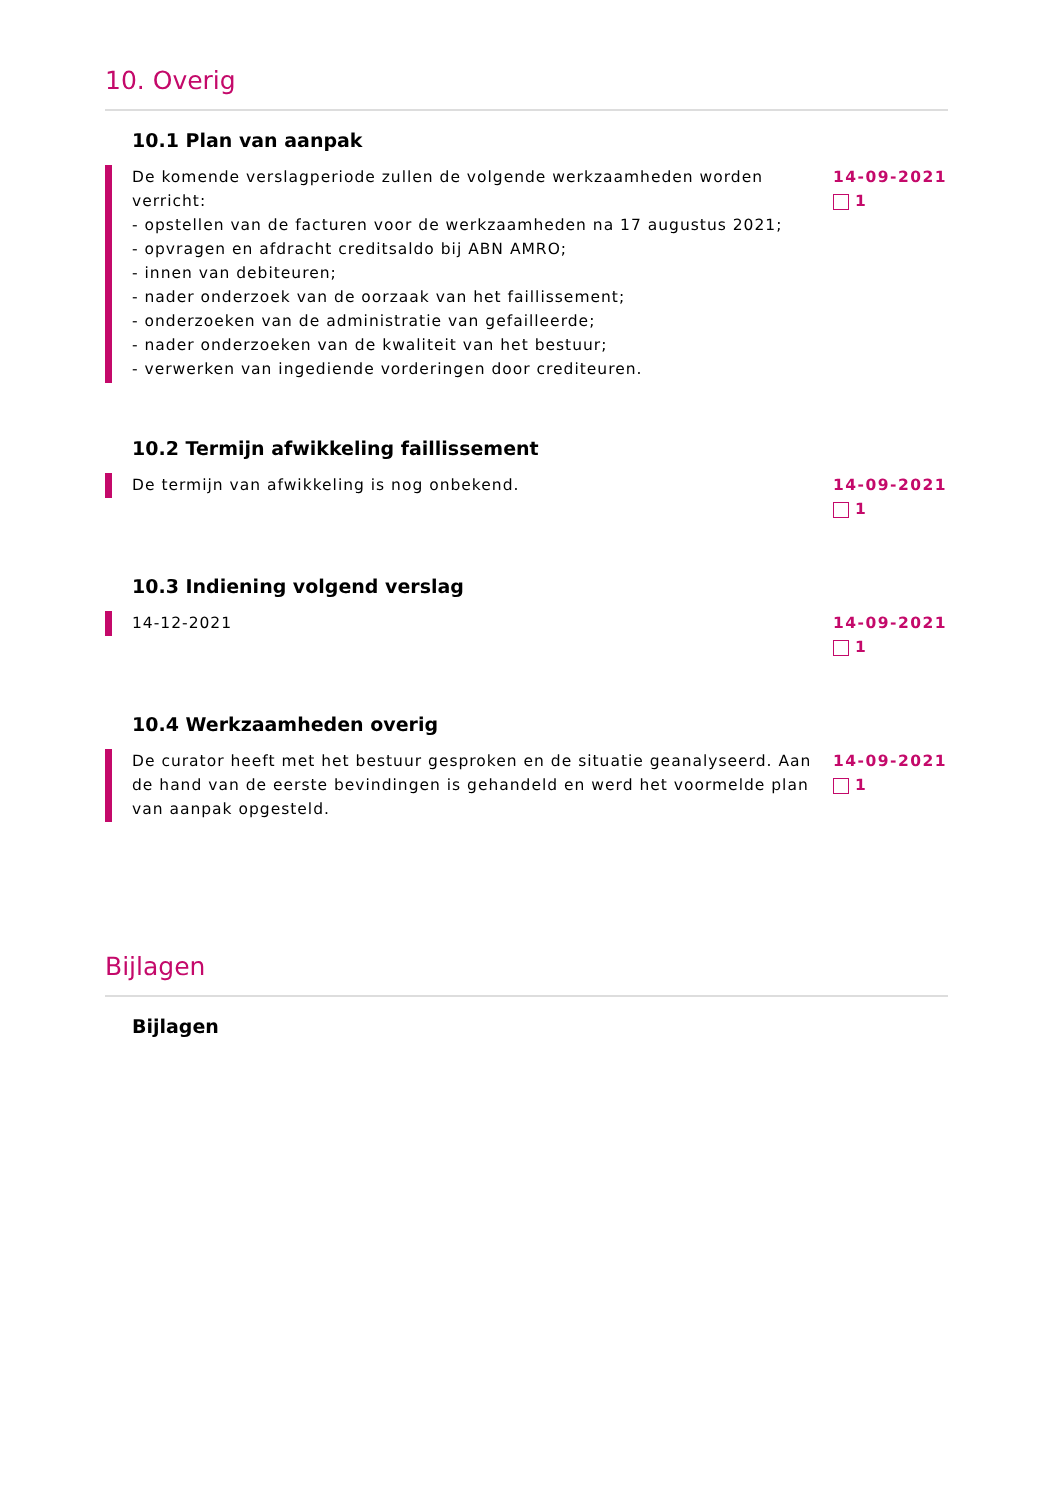10. Overig
10.1 Plan van aanpak
De komende verslagperiode zullen de volgende werkzaamheden worden verricht:
- opstellen van de facturen voor de werkzaamheden na 17 augustus 2021;
- opvragen en afdracht creditsaldo bij ABN AMRO;
- innen van debiteuren;
- nader onderzoek van de oorzaak van het faillissement;
- onderzoeken van de administratie van gefailleerde;
- nader onderzoeken van de kwaliteit van het bestuur;
- verwerken van ingediende vorderingen door crediteuren.
14-09-2021
1
10.2 Termijn afwikkeling faillissement
De termijn van afwikkeling is nog onbekend.
14-09-2021
1
10.3 Indiening volgend verslag
14-12-2021 14-09-2021
1
10.4 Werkzaamheden overig
De curator heeft met het bestuur gesproken en de situatie geanalyseerd. Aan de hand van de eerste bevindingen is gehandeld en werd het voormelde plan van aanpak opgesteld.
14-09-2021
1
Bijlagen
Bijlagen